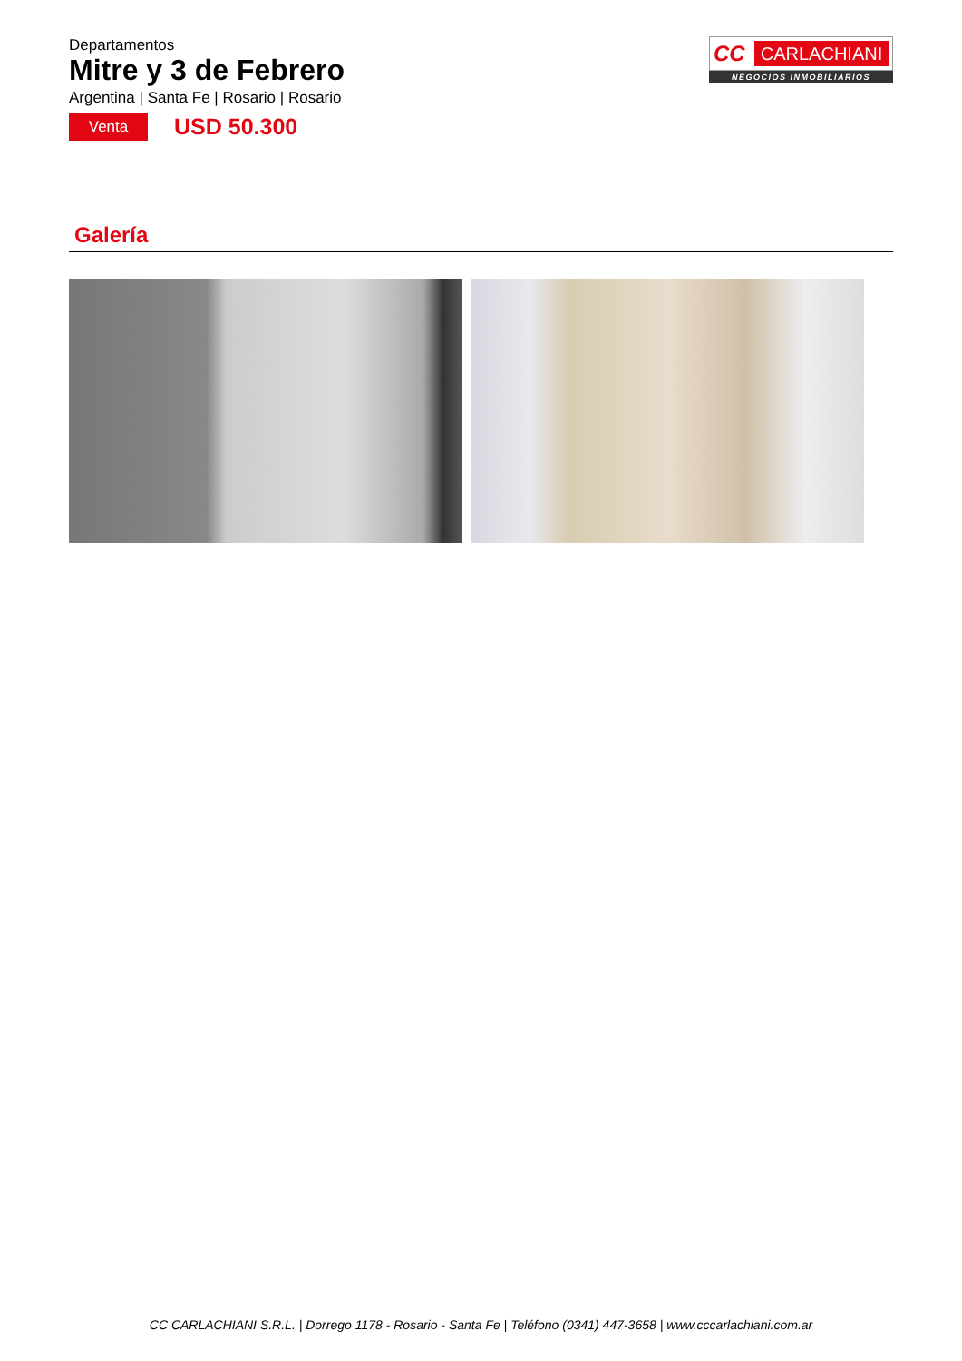Departamentos
Mitre y 3 de Febrero
Argentina | Santa Fe | Rosario | Rosario
Venta
USD 50.300
CC CARLACHIANI
NEGOCIOS INMOBILIARIOS
Galería
CC CARLACHIANI S.R.L. | Dorrego 1178 - Rosario - Santa Fe | Teléfono (0341) 447-3658 | www.cccarlachiani.com.ar